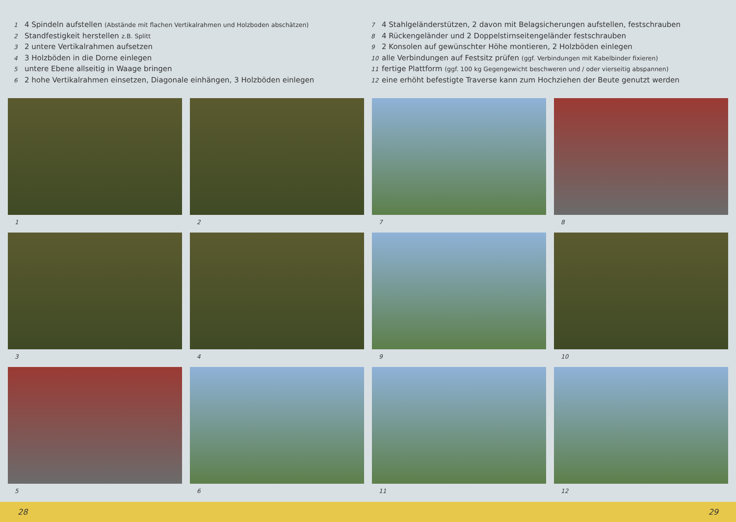1 4 Spindeln aufstellen (Abstände mit flachen Vertikalrahmen und Holzboden abschätzen)
2 Standfestigkeit herstellen z.B. Splitt
3 2 untere Vertikalrahmen aufsetzen
4 3 Holzböden in die Dorne einlegen
5 untere Ebene allseitig in Waage bringen
6 2 hohe Vertikalrahmen einsetzen, Diagonale einhängen, 3 Holzböden einlegen
7 4 Stahlgeländerstützen, 2 davon mit Belagsicherungen aufstellen, festschrauben
8 4 Rückengeländer und 2 Doppelstirnseitengeländer festschrauben
9 2 Konsolen auf gewünschter Höhe montieren, 2 Holzböden einlegen
10 alle Verbindungen auf Festsitz prüfen (ggf. Verbindungen mit Kabelbinder fixieren)
11 fertige Plattform (ggf. 100 kg Gegengewicht beschweren und / oder vierseitig abspannen)
12 eine erhöht befestigte Traverse kann zum Hochziehen der Beute genutzt werden
1
2
7
8
3
4
9
10
5
6
11
12
28 29